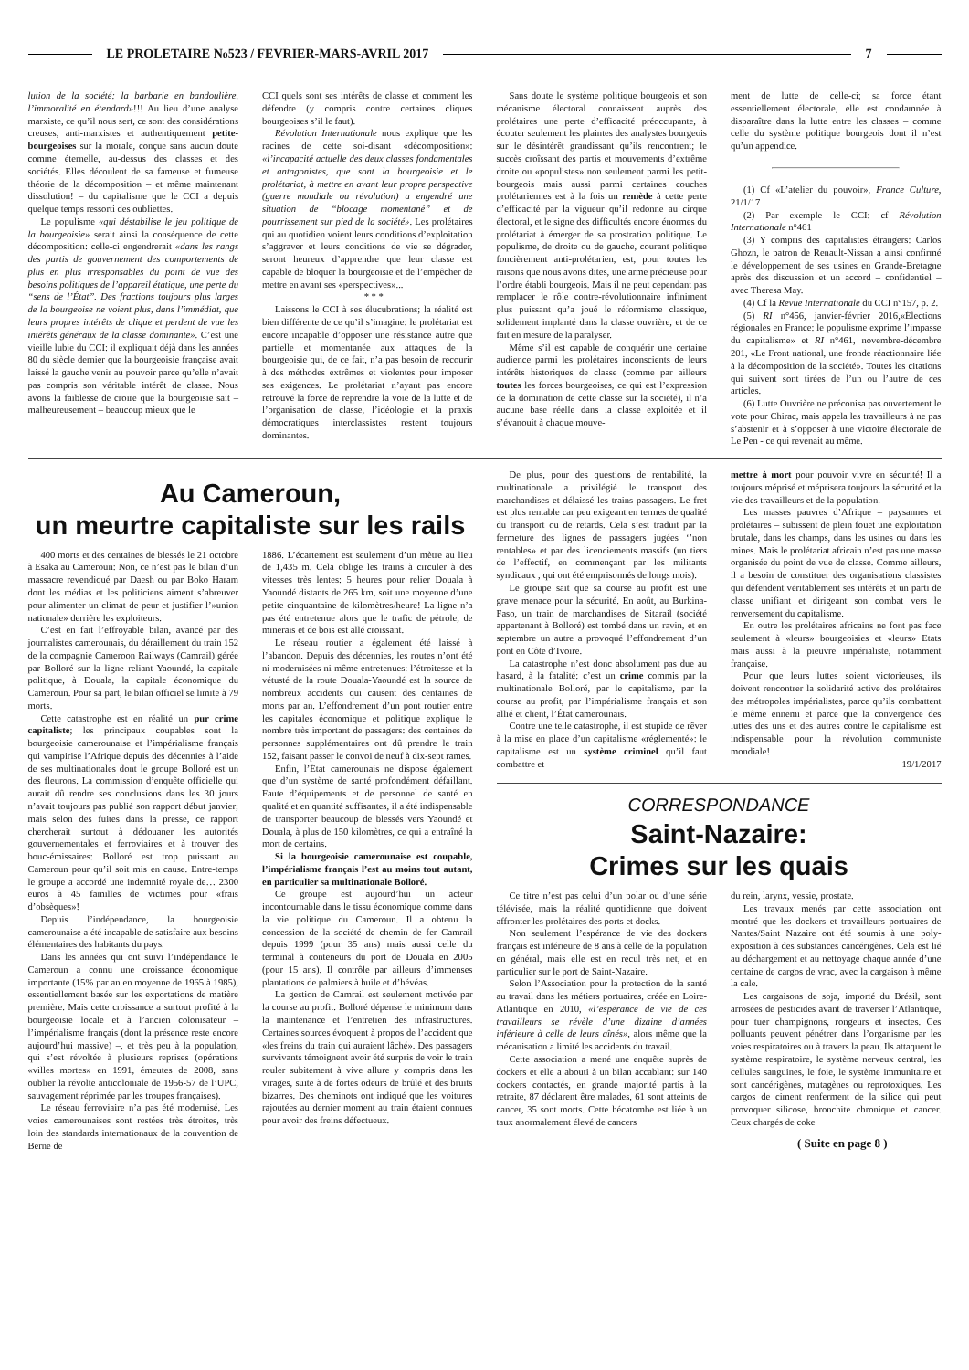LE PROLETAIRE N<sup>o</sup> 523 / FEVRIER-MARS-AVRIL 2017 7
lution de la société: la barbarie en bandoulière, l’immoralité en étendard»!!! Au lieu d’une analyse marxiste, ce qu’il nous sert, ce sont des considérations creuses, anti-marxistes et authentiquement petite-bourgeoises sur la morale, conçue sans aucun doute comme éternelle, au-dessus des classes et des sociétés. Elles découlent de sa fameuse et fumeuse théorie de la décomposition – et même maintenant dissolution! – du capitalisme que le CCI a depuis quelque temps ressorti des oubliettes.
Le populisme «qui déstabilise le jeu politique de la bourgeoisie» serait ainsi la conséquence de cette décomposition: celle-ci engendrerait «dans les rangs des partis de gouvernement des comportements de plus en plus irresponsables du point de vue des besoins politiques de l’appareil étatique, une perte du “sens de l’État”. Des fractions toujours plus larges de la bourgeoise ne voient plus, dans l’immédiat, que leurs propres intérêts de clique et perdent de vue les intérêts généraux de la classe dominante». C’est une vieille lubie du CCI: il expliquait déjà dans les années 80 du siècle dernier que la bourgeoisie française avait laissé la gauche venir au pouvoir parce qu’elle n’avait pas compris son véritable intérêt de classe. Nous avons la faiblesse de croire que la bourgeoisie sait – malheureusement – beaucoup mieux que le
CCI quels sont ses intérêts de classe et comment les défendre (y compris contre certaines cliques bourgeoises s’il le faut).
Révolution Internationale nous explique que les racines de cette soi-disant «décomposition»: «l’incapacité actuelle des deux classes fondamentales et antagonistes, que sont la bourgeoisie et le prolétariat, à mettre en avant leur propre perspective (guerre mondiale ou révolution) a engendré une situation de “blocage momentané” et de pourrissement sur pied de la société». Les prolétaires qui au quotidien voient leurs conditions d’exploitation s’aggraver et leurs conditions de vie se dégrader, seront heureux d’apprendre que leur classe est capable de bloquer la bourgeoisie et de l’empêcher de mettre en avant ses «perspectives»...
* * *
Laissons le CCI à ses élucubrations; la réalité est bien différente de ce qu’il s’imagine: le prolétariat est encore incapable d’opposer une résistance autre que partielle et momentanée aux attaques de la bourgeoisie qui, de ce fait, n’a pas besoin de recourir à des méthodes extrêmes et violentes pour imposer ses exigences. Le prolétariat n’ayant pas encore retrouvé la force de reprendre la voie de la lutte et de l’organisation de classe, l’idéologie et la praxis démocratiques interclassistes restent toujours dominantes.
Sans doute le système politique bourgeois et son mécanisme électoral connaissent auprès des prolétaires une perte d’efficacité préoccupante, à écouter seulement les plaintes des analystes bourgeois sur le désintérêt grandissant qu’ils rencontrent; le succès croîssant des partis et mouvements d’extrême droite ou «populistes» non seulement parmi les petit-bourgeois mais aussi parmi certaines couches prolétariennes est à la fois un remède à cette perte d’efficacité par la vigueur qu’il redonne au cirque électoral, et le signe des difficultés encore énormes du prolétariat à émerger de sa prostration politique. Le populisme, de droite ou de gauche, courant politique foncièrement anti-prolétarien, est, pour toutes les raisons que nous avons dites, une arme précieuse pour l’ordre établi bourgeois. Mais il ne peut cependant pas remplacer le rôle contre-révolutionnaire infiniment plus puissant qu’a joué le réformisme classique, solidement implanté dans la classe ouvrière, et de ce fait en mesure de la paralyser.
Même s’il est capable de conquérir une certaine audience parmi les prolétaires inconscients de leurs intérêts historiques de classe (comme par ailleurs toutes les forces bourgeoises, ce qui est l’expression de la domination de cette classe sur la société), il n’a aucune base réelle dans la classe exploitée et il s’évanouit à chaque mouve-
ment de lutte de celle-ci; sa force étant essentiellement électorale, elle est condamnée à disparaître dans la lutte entre les classes – comme celle du système politique bourgeois dont il n’est qu’un appendice.
(1) Cf «L’atelier du pouvoir», France Culture, 21/1/17
(2) Par exemple le CCI: cf Révolution Internationale n°461
(3) Y compris des capitalistes étrangers: Carlos Ghozn, le patron de Renault-Nissan a ainsi confirmé le développement de ses usines en Grande-Bretagne après des discussion et un accord – confidentiel – avec Theresa May.
(4) Cf la Revue Internationale du CCI n°157, p. 2.
(5) RI n°456, janvier-février 2016,«Élections régionales en France: le populisme exprime l’impasse du capitalisme» et RI n°461, novembre-décembre 201, «Le Front national, une fronde réactionnaire liée à la décomposition de la société». Toutes les citations qui suivent sont tirées de l’un ou l’autre de ces articles.
(6) Lutte Ouvrière ne préconisa pas ouvertement le vote pour Chirac, mais appela les travailleurs à ne pas s’abstenir et à s’opposer à une victoire électorale de Le Pen - ce qui revenait au même.
Au Cameroun,
un meurtre capitaliste sur les rails
400 morts et des centaines de blessés le 21 octobre à Esaka au Cameroun: Non, ce n’est pas le bilan d’un massacre revendiqué par Daesh ou par Boko Haram dont les médias et les politiciens aiment s’abreuver pour alimenter un climat de peur et justifier l’»union nationale» derrière les exploiteurs.
C’est en fait l’effroyable bilan, avancé par des journalistes camerounais, du déraillement du train 152 de la compagnie Cameroon Railways (Camrail) gérée par Bolloré sur la ligne reliant Yaoundé, la capitale politique, à Douala, la capitale économique du Cameroun. Pour sa part, le bilan officiel se limite à 79 morts.
Cette catastrophe est en réalité un pur crime capitaliste; les principaux coupables sont la bourgeoisie camerounaise et l’impérialisme français qui vampirise l’Afrique depuis des décennies à l’aide de ses multinationales dont le groupe Bolloré est un des fleurons. La commission d’enquête officielle qui aurait dû rendre ses conclusions dans les 30 jours n’avait toujours pas publié son rapport début janvier; mais selon des fuites dans la presse, ce rapport chercherait surtout à dédouaner les autorités gouvernementales et ferroviaires et à trouver des bouc-émissaires: Bolloré est trop puissant au Cameroun pour qu’il soit mis en cause. Entre-temps le groupe a accordé une indemnité royale de… 2300 euros à 45 familles de victimes pour «frais d’obsèques»!
Depuis l’indépendance, la bourgeoisie camerounaise a été incapable de satisfaire aux besoins élémentaires des habitants du pays.
Dans les années qui ont suivi l’indépendance le Cameroun a connu une croissance économique importante (15% par an en moyenne de 1965 à 1985), essentiellement basée sur les exportations de matière première. Mais cette croissance a surtout profité à la bourgeoisie locale et à l’ancien colonisateur – l’impérialisme français (dont la présence reste encore aujourd’hui massive) –, et très peu à la population, qui s’est révoltée à plusieurs reprises (opérations «villes mortes» en 1991, émeutes de 2008, sans oublier la révolte anticoloniale de 1956-57 de l’UPC, sauvagement réprimée par les troupes françaises).
Le réseau ferroviaire n’a pas été modernisé. Les voies camerounaises sont restées très étroites, très loin des standards internationaux de la convention de Berne de
1886. L’écartement est seulement d’un mètre au lieu de 1,435 m. Cela oblige les trains à circuler à des vitesses très lentes: 5 heures pour relier Douala à Yaoundé distants de 265 km, soit une moyenne d’une petite cinquantaine de kilomètres/heure! La ligne n’a pas été entretenue alors que le trafic de pétrole, de minerais et de bois est allé croissant.
Le réseau routier a également été laissé à l’abandon. Depuis des décennies, les routes n’ont été ni modernisées ni même entretenues: l’étroitesse et la vétusté de la route Douala-Yaoundé est la source de nombreux accidents qui causent des centaines de morts par an. L’effondrement d’un pont routier entre les capitales économique et politique explique le nombre très important de passagers: des centaines de personnes supplémentaires ont dû prendre le train 152, faisant passer le convoi de neuf à dix-sept rames.
Enfin, l’État camerounais ne dispose également que d’un système de santé profondément défaillant. Faute d’équipements et de personnel de santé en qualité et en quantité suffisantes, il a été indispensable de transporter beaucoup de blessés vers Yaoundé et Douala, à plus de 150 kilomètres, ce qui a entraîné la mort de certains.
Si la bourgeoisie camerounaise est coupable, l’impérialisme français l’est au moins tout autant, en particulier sa multinationale Bolloré.
Ce groupe est aujourd’hui un acteur incontournable dans le tissu économique comme dans la vie politique du Cameroun. Il a obtenu la concession de la société de chemin de fer Camrail depuis 1999 (pour 35 ans) mais aussi celle du terminal à conteneurs du port de Douala en 2005 (pour 15 ans). Il contrôle par ailleurs d’immenses plantations de palmiers à huile et d’hévéas.
La gestion de Camrail est seulement motivée par la course au profit. Bolloré dépense le minimum dans la maintenance et l’entretien des infrastructures. Certaines sources évoquent à propos de l’accident que «les freins du train qui auraient lâché». Des passagers survivants témoignent avoir été surpris de voir le train rouler subitement à vive allure y compris dans les virages, suite à de fortes odeurs de brûlé et des bruits bizarres. Des cheminots ont indiqué que les voitures rajoutées au dernier moment au train étaient connues pour avoir des freins défectueux.
De plus, pour des questions de rentabilité, la multinationale a privilégié le transport des marchandises et délaissé les trains passagers. Le fret est plus rentable car peu exigeant en termes de qualité du transport ou de retards. Cela s’est traduit par la fermeture des lignes de passagers jugées ‘’non rentables» et par des licenciements massifs (un tiers de l’effectif, en commençant par les militants syndicaux , qui ont été emprisonnés de longs mois).
Le groupe sait que sa course au profit est une grave menace pour la sécurité. En août, au Burkina-Faso, un train de marchandises de Sitarail (société appartenant à Bolloré) est tombé dans un ravin, et en septembre un autre a provoqué l’effondrement d’un pont en Côte d’Ivoire.
La catastrophe n’est donc absolument pas due au hasard, à la fatalité: c’est un crime commis par la multinationale Bolloré, par le capitalisme, par la course au profit, par l’impérialisme français et son allié et client, l’État camerounais.
Contre une telle catastrophe, il est stupide de rêver à la mise en place d’un capitalisme «réglementé»: le capitalisme est un système criminel qu’il faut combattre et
mettre à mort pour pouvoir vivre en sécurité! Il a toujours méprisé et méprisera toujours la sécurité et la vie des travailleurs et de la population.
Les masses pauvres d’Afrique – paysannes et prolétaires – subissent de plein fouet une exploitation brutale, dans les champs, dans les usines ou dans les mines. Mais le prolétariat africain n’est pas une masse organisée du point de vue de classe. Comme ailleurs, il a besoin de constituer des organisations classistes qui défendent véritablement ses intérêts et un parti de classe unifiant et dirigeant son combat vers le renversement du capitalisme.
En outre les prolétaires africains ne font pas face seulement à «leurs» bourgeoisies et «leurs» Etats mais aussi à la pieuvre impérialiste, notamment française.
Pour que leurs luttes soient victorieuses, ils doivent rencontrer la solidarité active des prolétaires des métropoles impérialistes, parce qu’ils combattent le même ennemi et parce que la convergence des luttes des uns et des autres contre le capitalisme est indispensable pour la révolution communiste mondiale!
19/1/2017
CORRESPONDANCE
Saint-Nazaire:
Crimes sur les quais
Ce titre n’est pas celui d’un polar ou d’une série télévisée, mais la réalité quotidienne que doivent affronter les prolétaires des ports et docks.
Non seulement l’espérance de vie des dockers français est inférieure de 8 ans à celle de la population en général, mais elle est en recul très net, et en particulier sur le port de Saint-Nazaire.
Selon l’Association pour la protection de la santé au travail dans les métiers portuaires, créée en Loire-Atlantique en 2010, «l’espérance de vie de ces travailleurs se révèle d’une dizaine d’années inférieure à celle de leurs aînés», alors même que la mécanisation a limité les accidents du travail.
Cette association a mené une enquête auprès de dockers et elle a abouti à un bilan accablant: sur 140 dockers contactés, en grande majorité partis à la retraite, 87 déclarent être malades, 61 sont atteints de cancer, 35 sont morts. Cette hécatombe est liée à un taux anormalement élevé de cancers
du rein, larynx, vessie, prostate.
Les travaux menés par cette association ont montré que les dockers et travailleurs portuaires de Nantes/Saint Nazaire ont été soumis à une poly-exposition à des substances cancérigènes. Cela est lié au déchargement et au nettoyage chaque année d’une centaine de cargos de vrac, avec la cargaison à même la cale.
Les cargaisons de soja, importé du Brésil, sont arrosées de pesticides avant de traverser l’Atlantique, pour tuer champignons, rongeurs et insectes. Ces polluants peuvent pénétrer dans l’organisme par les voies respiratoires ou à travers la peau. Ils attaquent le système respiratoire, le système nerveux central, les cellules sanguines, le foie, le système immunitaire et sont cancérigènes, mutagènes ou reprotoxiques. Les cargos de ciment renferment de la silice qui peut provoquer silicose, bronchite chronique et cancer. Ceux chargés de coke
( Suite en page 8 )